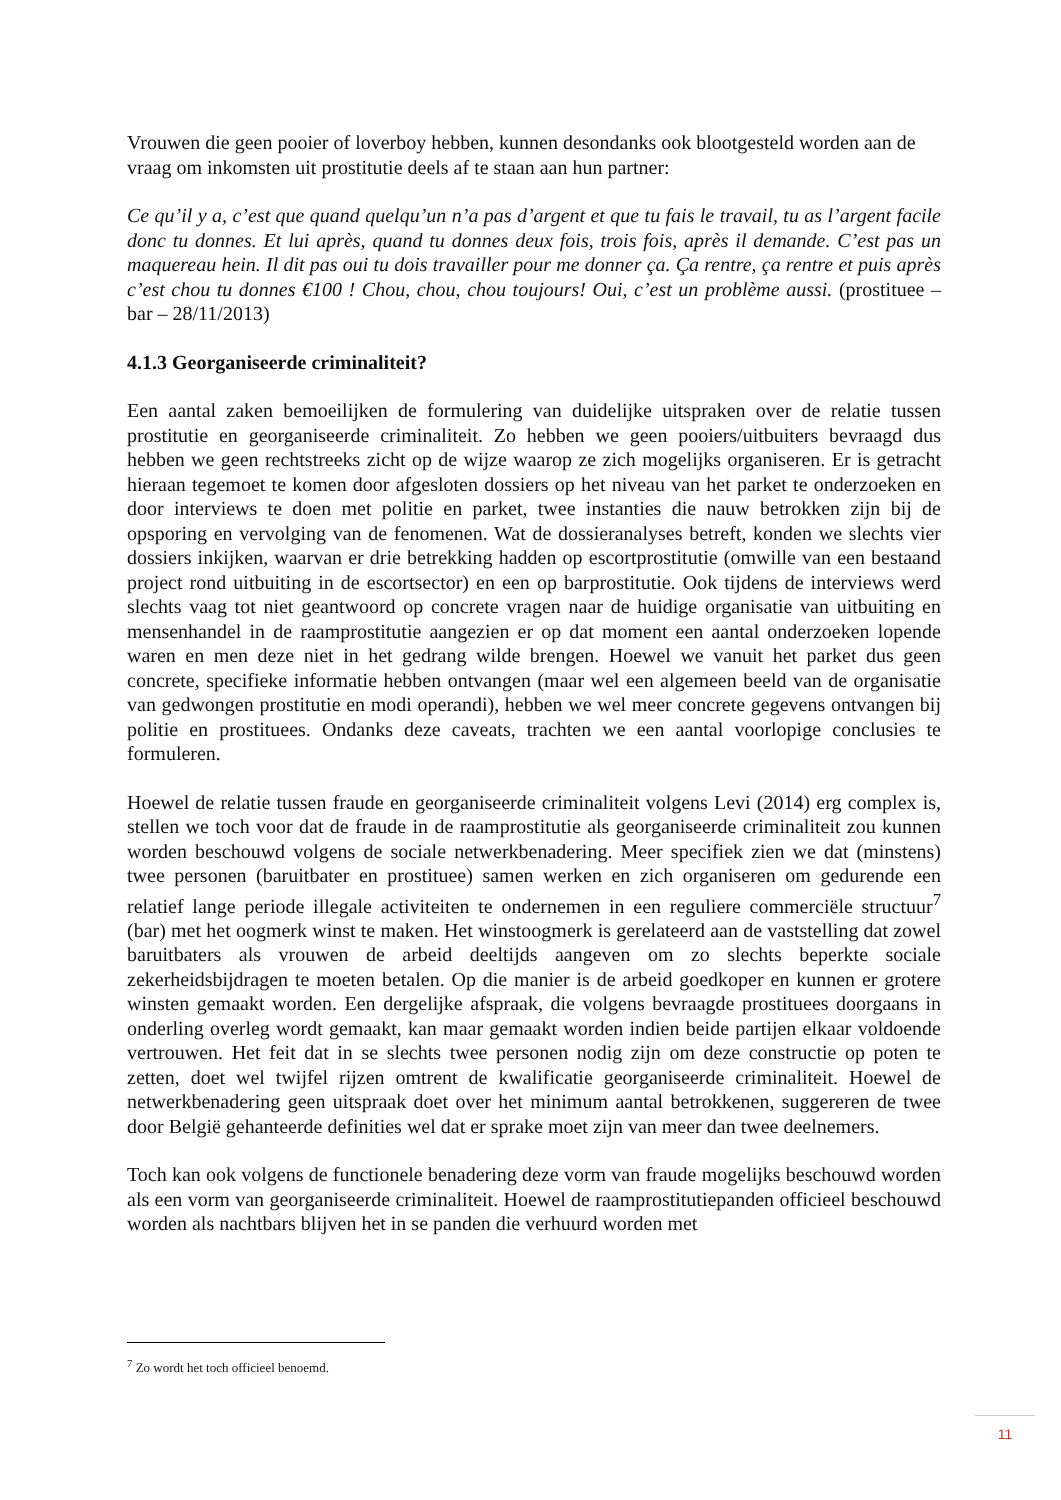Vrouwen die geen pooier of loverboy hebben, kunnen desondanks ook blootgesteld worden aan de vraag om inkomsten uit prostitutie deels af te staan aan hun partner:
Ce qu’il y a, c’est que quand quelqu’un n’a pas d’argent et que tu fais le travail, tu as l’argent facile donc tu donnes. Et lui après, quand tu donnes deux fois, trois fois, après il demande. C’est pas un maquereau hein. Il dit pas oui tu dois travailler pour me donner ça. Ça rentre, ça rentre et puis après c’est chou tu donnes €100 ! Chou, chou, chou toujours! Oui, c’est un problème aussi. (prostituee – bar – 28/11/2013)
4.1.3 Georganiseerde criminaliteit?
Een aantal zaken bemoeilijken de formulering van duidelijke uitspraken over de relatie tussen prostitutie en georganiseerde criminaliteit. Zo hebben we geen pooiers/uitbuiters bevraagd dus hebben we geen rechtstreeks zicht op de wijze waarop ze zich mogelijks organiseren. Er is getracht hieraan tegemoet te komen door afgesloten dossiers op het niveau van het parket te onderzoeken en door interviews te doen met politie en parket, twee instanties die nauw betrokken zijn bij de opsporing en vervolging van de fenomenen. Wat de dossieranalyses betreft, konden we slechts vier dossiers inkijken, waarvan er drie betrekking hadden op escortprostitutie (omwille van een bestaand project rond uitbuiting in de escortsector) en een op barprostitutie. Ook tijdens de interviews werd slechts vaag tot niet geantwoord op concrete vragen naar de huidige organisatie van uitbuiting en mensenhandel in de raamprostitutie aangezien er op dat moment een aantal onderzoeken lopende waren en men deze niet in het gedrang wilde brengen. Hoewel we vanuit het parket dus geen concrete, specifieke informatie hebben ontvangen (maar wel een algemeen beeld van de organisatie van gedwongen prostitutie en modi operandi), hebben we wel meer concrete gegevens ontvangen bij politie en prostituees. Ondanks deze caveats, trachten we een aantal voorlopige conclusies te formuleren.
Hoewel de relatie tussen fraude en georganiseerde criminaliteit volgens Levi (2014) erg complex is, stellen we toch voor dat de fraude in de raamprostitutie als georganiseerde criminaliteit zou kunnen worden beschouwd volgens de sociale netwerkbenadering. Meer specifiek zien we dat (minstens) twee personen (baruitbater en prostituee) samen werken en zich organiseren om gedurende een relatief lange periode illegale activiteiten te ondernemen in een reguliere commerciële structuur<sup>7</sup> (bar) met het oogmerk winst te maken. Het winstoogmerk is gerelateerd aan de vaststelling dat zowel baruitbaters als vrouwen de arbeid deeltijds aangeven om zo slechts beperkte sociale zekerheidsbijdragen te moeten betalen. Op die manier is de arbeid goedkoper en kunnen er grotere winsten gemaakt worden. Een dergelijke afspraak, die volgens bevraagde prostituees doorgaans in onderling overleg wordt gemaakt, kan maar gemaakt worden indien beide partijen elkaar voldoende vertrouwen. Het feit dat in se slechts twee personen nodig zijn om deze constructie op poten te zetten, doet wel twijfel rijzen omtrent de kwalificatie georganiseerde criminaliteit. Hoewel de netwerkbenadering geen uitspraak doet over het minimum aantal betrokkenen, suggereren de twee door België gehanteerde definities wel dat er sprake moet zijn van meer dan twee deelnemers.
Toch kan ook volgens de functionele benadering deze vorm van fraude mogelijks beschouwd worden als een vorm van georganiseerde criminaliteit. Hoewel de raamprostitutiepanden officieel beschouwd worden als nachtbars blijven het in se panden die verhuurd worden met
<sup>7</sup> Zo wordt het toch officieel benoemd.
11